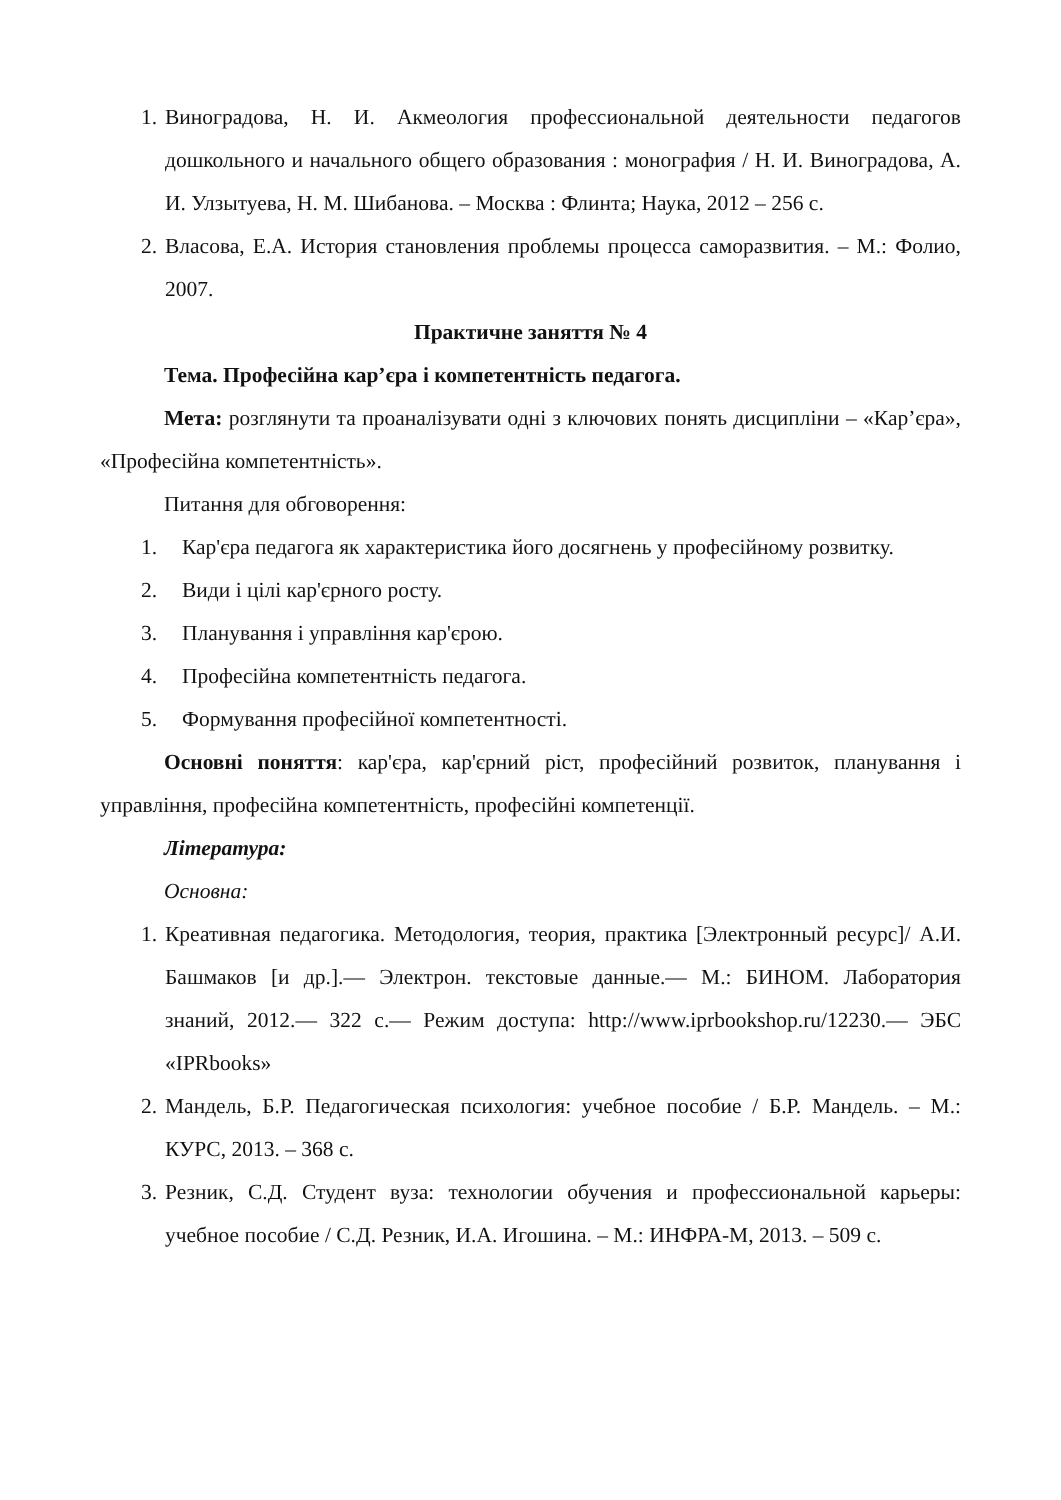1. Виноградова, Н. И. Акмеология профессиональной деятельности педагогов дошкольного и начального общего образования : монография / Н. И. Виноградова, А. И. Улзытуева, Н. М. Шибанова. – Москва : Флинта; Наука, 2012 – 256 с.
2. Власова, Е.А. История становления проблемы процесса саморазвития. – М.: Фолио, 2007.
Практичне заняття № 4
Тема. Професійна кар’єра і компетентність педагога.
Мета: розглянути та проаналізувати одні з ключових понять дисципліни – «Кар’єра», «Професійна компетентність».
Питання для обговорення:
1. Кар'єра педагога як характеристика його досягнень у професійному розвитку.
2. Види і цілі кар'єрного росту.
3. Планування і управління кар'єрою.
4. Професійна компетентність педагога.
5. Формування професійної компетентності.
Основні поняття: кар'єра, кар'єрний ріст, професійний розвиток, планування і управління, професійна компетентність, професійні компетенції.
Література:
Основна:
1. Креативная педагогика. Методология, теория, практика [Электронный ресурс]/ А.И. Башмаков [и др.].— Электрон. текстовые данные.— М.: БИНОМ. Лаборатория знаний, 2012.— 322 c.— Режим доступа: http://www.iprbookshop.ru/12230.— ЭБС «IPRbooks»
2. Мандель, Б.Р. Педагогическая психология: учебное пособие / Б.Р. Мандель. – М.: КУРС, 2013. – 368 с.
3. Резник, С.Д. Студент вуза: технологии обучения и профессиональной карьеры: учебное пособие / С.Д. Резник, И.А. Игошина. – М.: ИНФРА-М, 2013. – 509 с.